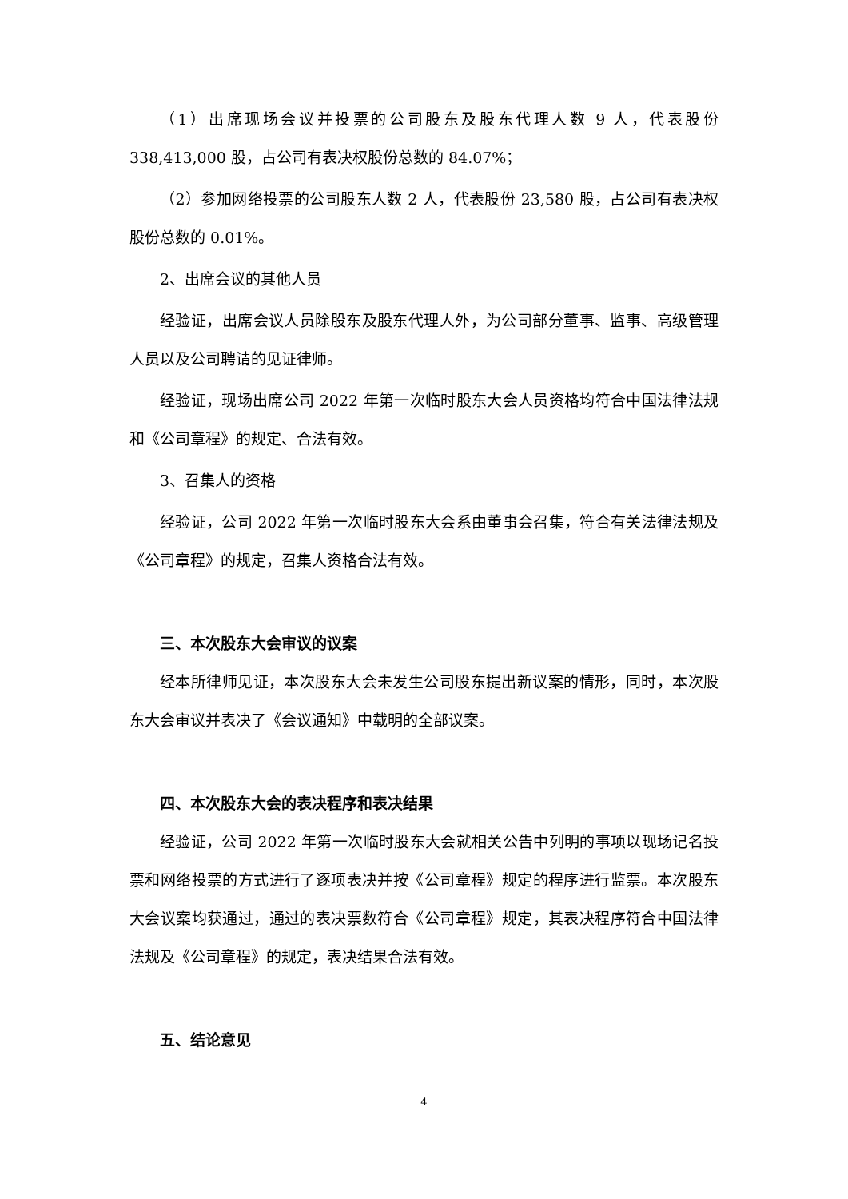（1）出席现场会议并投票的公司股东及股东代理人数 9 人，代表股份 338,413,000 股，占公司有表决权股份总数的 84.07%；
（2）参加网络投票的公司股东人数 2 人，代表股份 23,580 股，占公司有表决权股份总数的 0.01%。
2、出席会议的其他人员
经验证，出席会议人员除股东及股东代理人外，为公司部分董事、监事、高级管理人员以及公司聘请的见证律师。
经验证，现场出席公司 2022 年第一次临时股东大会人员资格均符合中国法律法规和《公司章程》的规定、合法有效。
3、召集人的资格
经验证，公司 2022 年第一次临时股东大会系由董事会召集，符合有关法律法规及《公司章程》的规定，召集人资格合法有效。
三、本次股东大会审议的议案
经本所律师见证，本次股东大会未发生公司股东提出新议案的情形，同时，本次股东大会审议并表决了《会议通知》中载明的全部议案。
四、本次股东大会的表决程序和表决结果
经验证，公司 2022 年第一次临时股东大会就相关公告中列明的事项以现场记名投票和网络投票的方式进行了逐项表决并按《公司章程》规定的程序进行监票。本次股东大会议案均获通过，通过的表决票数符合《公司章程》规定，其表决程序符合中国法律法规及《公司章程》的规定，表决结果合法有效。
五、结论意见
4